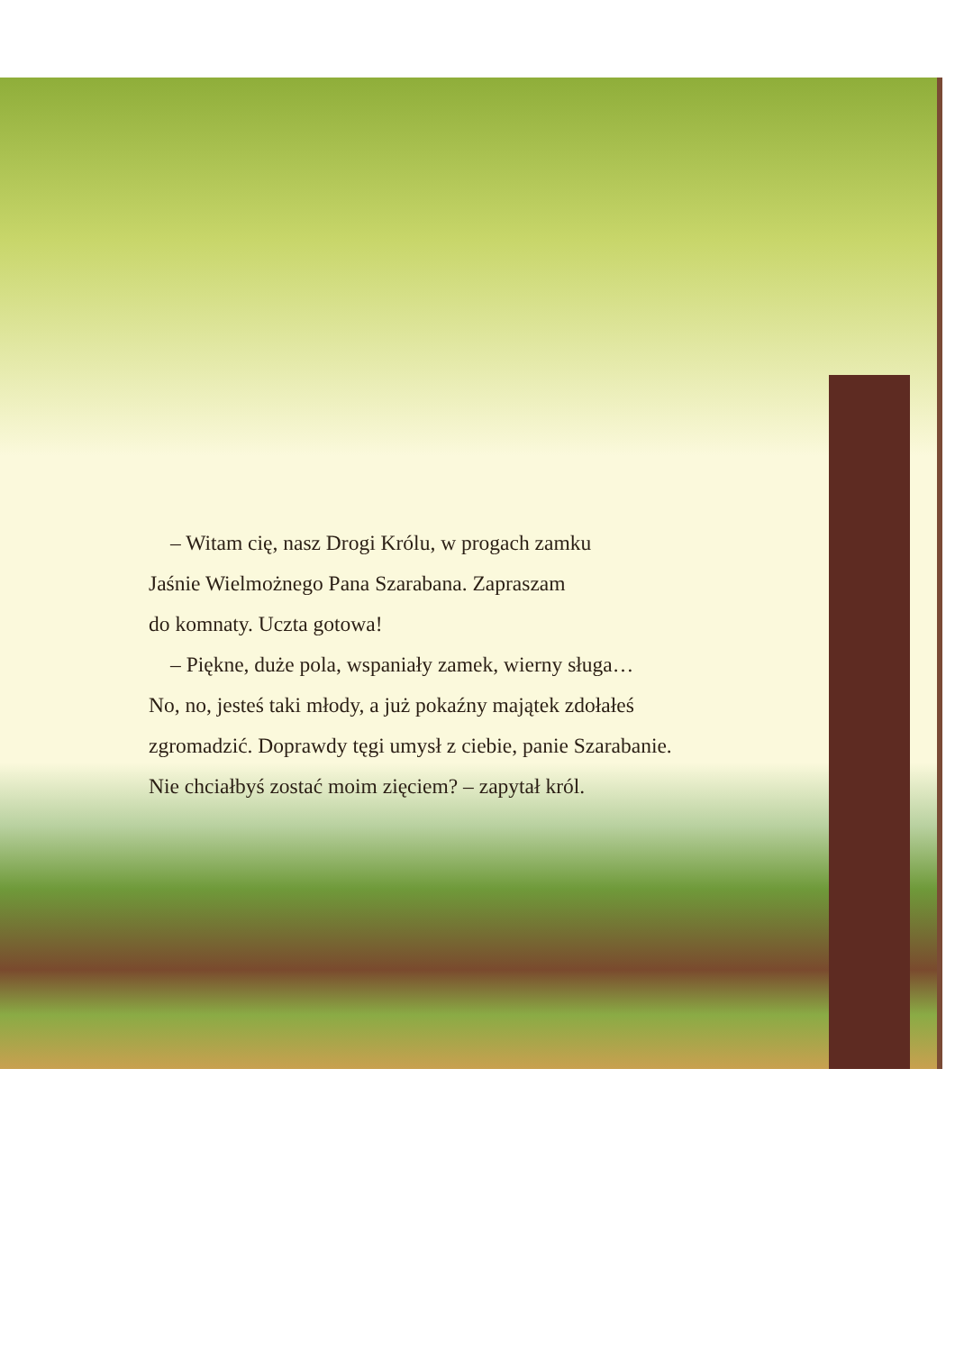– Witam cię, nasz Drogi Królu, w progach zamku
Jaśnie Wielmożnego Pana Szarabana. Zapraszam
do komnaty. Uczta gotowa!
– Piękne, duże pola, wspaniały zamek, wierny sługa…
No, no, jesteś taki młody, a już pokaźny majątek zdołałeś
zgromadzić. Doprawdy tęgi umysł z ciebie, panie Szarabanie.
Nie chciałbyś zostać moim zięciem? – zapytał król.